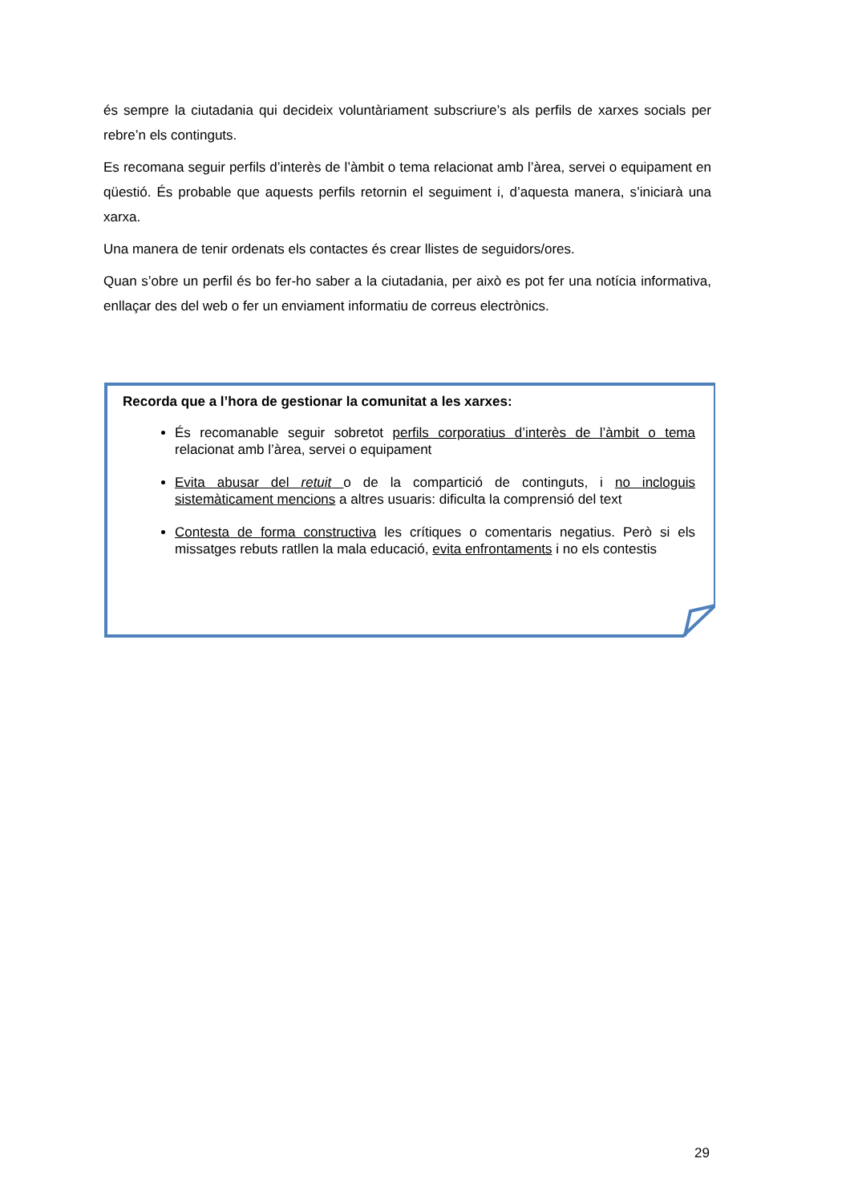és sempre la ciutadania qui decideix voluntàriament subscriure’s als perfils de xarxes socials per rebre’n els continguts.
Es recomana seguir perfils d’interès de l’àmbit o tema relacionat amb l’àrea, servei o equipament en qüestió. És probable que aquests perfils retornin el seguiment i, d’aquesta manera, s’iniciarà una xarxa.
Una manera de tenir ordenats els contactes és crear llistes de seguidors/ores.
Quan s’obre un perfil és bo fer-ho saber a la ciutadania, per això es pot fer una notícia informativa, enllaçar des del web o fer un enviament informatiu de correus electrònics.
Recorda que a l’hora de gestionar la comunitat a les xarxes:
És recomanable seguir sobretot perfils corporatius d’interès de l’àmbit o tema relacionat amb l’àrea, servei o equipament
Evita abusar del retuit o de la compartició de continguts, i no incloguis sistemàticament mencions a altres usuaris: dificulta la comprensió del text
Contesta de forma constructiva les crítiques o comentaris negatius. Però si els missatges rebuts ratllen la mala educació, evita enfrontaments i no els contestis
29